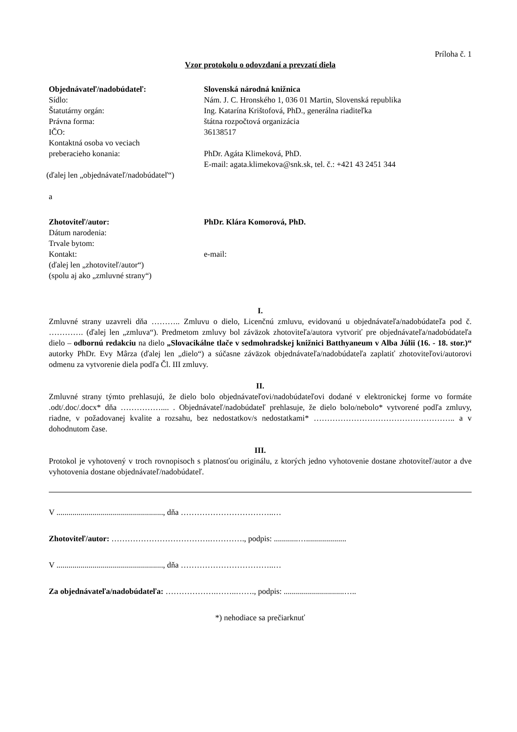Príloha č. 1
Vzor protokolu o odovzdaní a prevzatí diela
Objednávateľ/nadobúdateľ: Slovenská národná knižnica
Sídlo: Nám. J. C. Hronského 1, 036 01 Martin, Slovenská republika
Štatutárny orgán: Ing. Katarína Krištofová, PhD., generálna riaditeľka
Právna forma: štátna rozpočtová organizácia
IČO: 36138517
Kontaktná osoba vo veciach
preberacieho konania:
PhDr. Agáta Klimeková, PhD.
E-mail: agata.klimekova@snk.sk, tel. č.: +421 43 2451 344
(ďalej len „objednávateľ/nadobúdateľ“)
a
Zhotoviteľ/autor: PhDr. Klára Komorová, PhD.
Dátum narodenia:
Trvale bytom:
Kontakt: e-mail:
(ďalej len „zhotoviteľ/autor“)
(spolu aj ako „zmluvné strany“)
I.
Zmluvné strany uzavreli dňa ……….. Zmluvu o dielo, Licenčnú zmluvu, evidovanú u objednávateľa/nadobúdateľa pod č. …………. (ďalej len „zmluva“). Predmetom zmluvy bol záväzok zhotoviteľa/autora vytvoriť pre objednávateľa/nadobúdateľa dielo – odbornú redakciu na dielo „Slovacikálne tlače v sedmohradskej knižnici Batthyaneum v Alba Júlii (16. - 18. stor.)“ autorky PhDr. Evy Mârza (ďalej len „dielo“) a súčasne záväzok objednávateľa/nadobúdateľa zaplatiť zhotoviteľovi/autorovi odmenu za vytvorenie diela podľa Čl. III zmluvy.
II.
Zmluvné strany týmto prehlasujú, že dielo bolo objednávateľovi/nadobúdateľovi dodané v elektronickej forme vo formáte .odt/.doc/.docx* dňa …………….... . Objednávateľ/nadobúdateľ prehlasuje, že dielo bolo/nebolo* vytvorené podľa zmluvy, riadne, v požadovanej kvalite a rozsahu, bez nedostatkov/s nedostatkami* …………………………………………….. a v dohodnutom čase.
III.
Protokol je vyhotovený v troch rovnopisoch s platnosťou originálu, z ktorých jedno vyhotovenie dostane zhotoviteľ/autor a dve vyhotovenia dostane objednávateľ/nadobúdateľ.
V ....................................................., dňa ……………………………..…
Zhotoviteľ/autor: ……………………………….…………., podpis: ............…....................
V ....................................................., dňa ……………………………..…
Za objednávateľa/nadobúdateľa: ……………….……..……., podpis: ..............................…..
*) nehodiace sa prečiarknuť